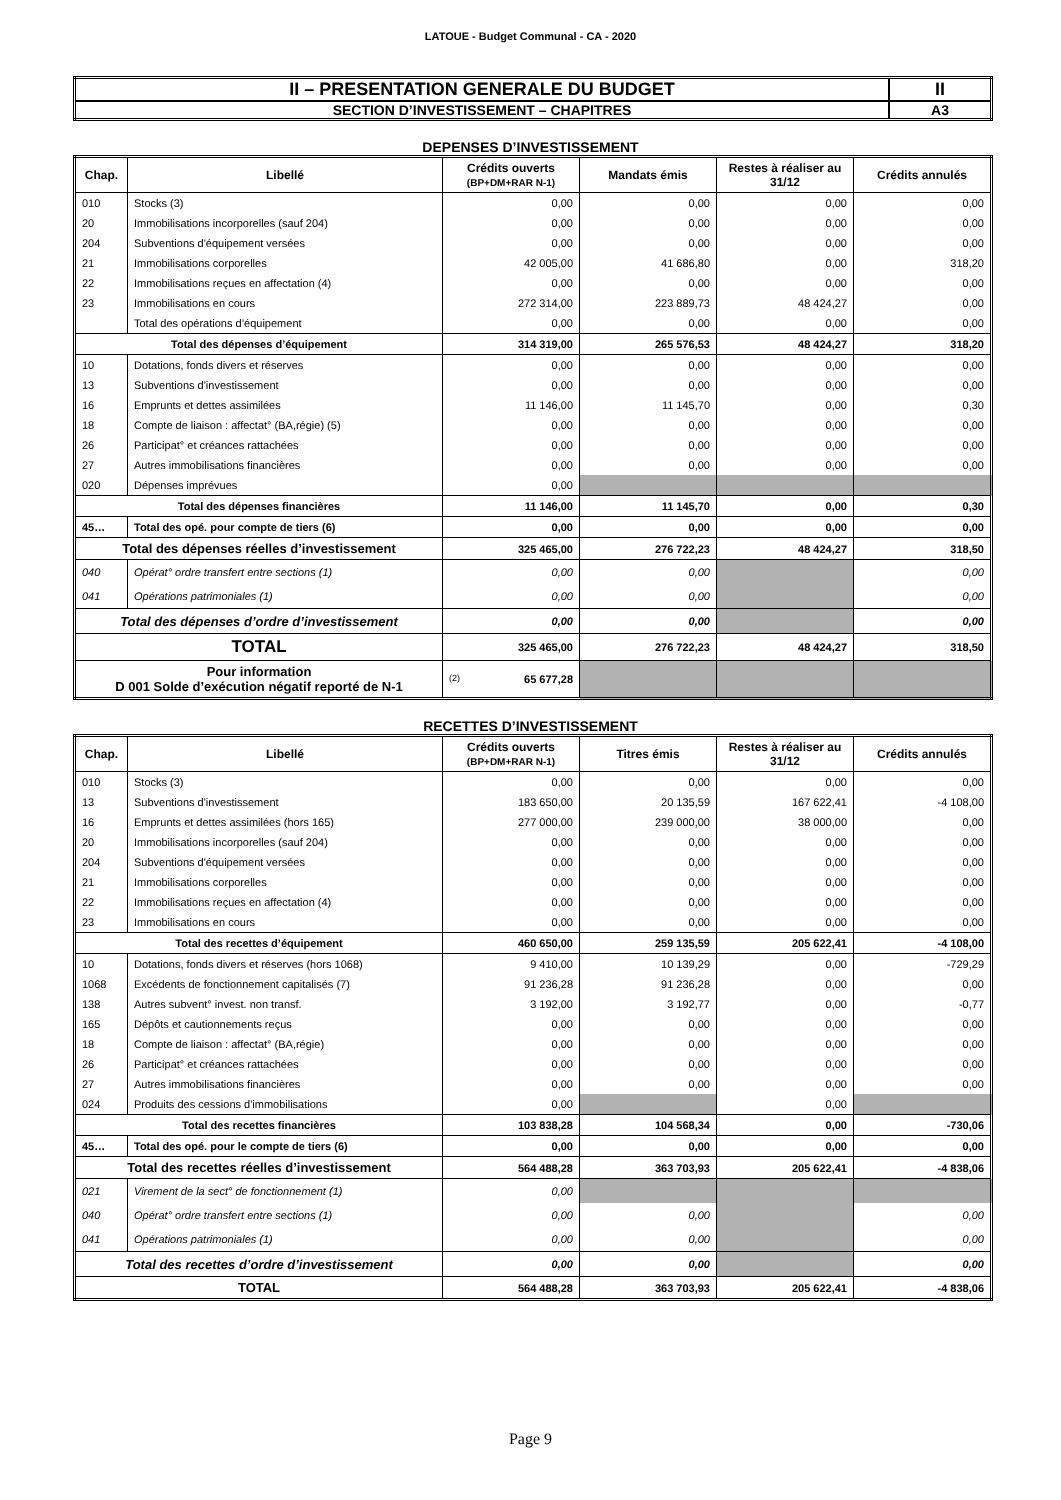LATOUE - Budget Communal - CA - 2020
| II – PRESENTATION GENERALE DU BUDGET | II |
| SECTION D’INVESTISSEMENT – CHAPITRES | A3 |
DEPENSES D’INVESTISSEMENT
| Chap. | Libellé | Crédits ouverts (BP+DM+RAR N-1) | Mandats émis | Restes à réaliser au 31/12 | Crédits annulés |
| --- | --- | --- | --- | --- | --- |
| 010 | Stocks (3) | 0,00 | 0,00 | 0,00 | 0,00 |
| 20 | Immobilisations incorporelles (sauf 204) | 0,00 | 0,00 | 0,00 | 0,00 |
| 204 | Subventions d'équipement versées | 0,00 | 0,00 | 0,00 | 0,00 |
| 21 | Immobilisations corporelles | 42 005,00 | 41 686,80 | 0,00 | 318,20 |
| 22 | Immobilisations reçues en affectation (4) | 0,00 | 0,00 | 0,00 | 0,00 |
| 23 | Immobilisations en cours | 272 314,00 | 223 889,73 | 48 424,27 | 0,00 |
| | Total des opérations d’équipement | 0,00 | 0,00 | 0,00 | 0,00 |
| Total des dépenses d’équipement | | 314 319,00 | 265 576,53 | 48 424,27 | 318,20 |
| 10 | Dotations, fonds divers et réserves | 0,00 | 0,00 | 0,00 | 0,00 |
| 13 | Subventions d'investissement | 0,00 | 0,00 | 0,00 | 0,00 |
| 16 | Emprunts et dettes assimilées | 11 146,00 | 11 145,70 | 0,00 | 0,30 |
| 18 | Compte de liaison : affectat° (BA,régie) (5) | 0,00 | 0,00 | 0,00 | 0,00 |
| 26 | Participat° et créances rattachées | 0,00 | 0,00 | 0,00 | 0,00 |
| 27 | Autres immobilisations financières | 0,00 | 0,00 | 0,00 | 0,00 |
| 020 | Dépenses imprévues | 0,00 | | | |
| Total des dépenses financières | | 11 146,00 | 11 145,70 | 0,00 | 0,30 |
| 45… | Total des opé. pour compte de tiers (6) | 0,00 | 0,00 | 0,00 | 0,00 |
| Total des dépenses réelles d’investissement | | 325 465,00 | 276 722,23 | 48 424,27 | 318,50 |
| 040 | Opérat° ordre transfert entre sections (1) | 0,00 | 0,00 | | 0,00 |
| 041 | Opérations patrimoniales (1) | 0,00 | 0,00 | | 0,00 |
| Total des dépenses d’ordre d’investissement | | 0,00 | 0,00 | | 0,00 |
| TOTAL | | 325 465,00 | 276 722,23 | 48 424,27 | 318,50 |
| Pour information D 001 Solde d’exécution négatif reporté de N-1 | | (2) 65 677,28 | | | |
RECETTES D’INVESTISSEMENT
| Chap. | Libellé | Crédits ouverts (BP+DM+RAR N-1) | Titres émis | Restes à réaliser au 31/12 | Crédits annulés |
| --- | --- | --- | --- | --- | --- |
| 010 | Stocks (3) | 0,00 | 0,00 | 0,00 | 0,00 |
| 13 | Subventions d'investissement | 183 650,00 | 20 135,59 | 167 622,41 | -4 108,00 |
| 16 | Emprunts et dettes assimilées (hors 165) | 277 000,00 | 239 000,00 | 38 000,00 | 0,00 |
| 20 | Immobilisations incorporelles (sauf 204) | 0,00 | 0,00 | 0,00 | 0,00 |
| 204 | Subventions d'équipement versées | 0,00 | 0,00 | 0,00 | 0,00 |
| 21 | Immobilisations corporelles | 0,00 | 0,00 | 0,00 | 0,00 |
| 22 | Immobilisations reçues en affectation (4) | 0,00 | 0,00 | 0,00 | 0,00 |
| 23 | Immobilisations en cours | 0,00 | 0,00 | 0,00 | 0,00 |
| Total des recettes d’équipement | | 460 650,00 | 259 135,59 | 205 622,41 | -4 108,00 |
| 10 | Dotations, fonds divers et réserves (hors 1068) | 9 410,00 | 10 139,29 | 0,00 | -729,29 |
| 1068 | Excédents de fonctionnement capitalisés (7) | 91 236,28 | 91 236,28 | 0,00 | 0,00 |
| 138 | Autres subvent° invest. non transf. | 3 192,00 | 3 192,77 | 0,00 | -0,77 |
| 165 | Dépôts et cautionnements reçus | 0,00 | 0,00 | 0,00 | 0,00 |
| 18 | Compte de liaison : affectat° (BA,régie) | 0,00 | 0,00 | 0,00 | 0,00 |
| 26 | Participat° et créances rattachées | 0,00 | 0,00 | 0,00 | 0,00 |
| 27 | Autres immobilisations financières | 0,00 | 0,00 | 0,00 | 0,00 |
| 024 | Produits des cessions d'immobilisations | 0,00 | | 0,00 | |
| Total des recettes financières | | 103 838,28 | 104 568,34 | 0,00 | -730,06 |
| 45… | Total des opé. pour le compte de tiers (6) | 0,00 | 0,00 | 0,00 | 0,00 |
| Total des recettes réelles d’investissement | | 564 488,28 | 363 703,93 | 205 622,41 | -4 838,06 |
| 021 | Virement de la sect° de fonctionnement (1) | 0,00 | | | |
| 040 | Opérat° ordre transfert entre sections (1) | 0,00 | 0,00 | | 0,00 |
| 041 | Opérations patrimoniales (1) | 0,00 | 0,00 | | 0,00 |
| Total des recettes d’ordre d’investissement | | 0,00 | 0,00 | | 0,00 |
| TOTAL | | 564 488,28 | 363 703,93 | 205 622,41 | -4 838,06 |
Page 9